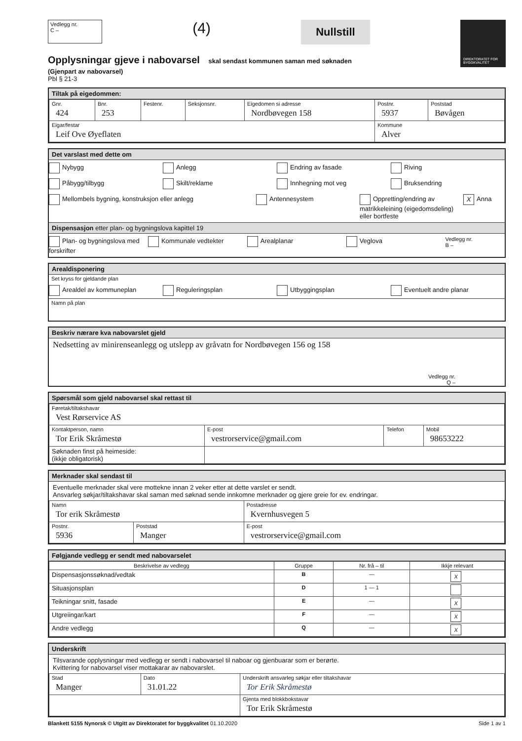Vedlegg nr.
C –
(4)
Nullstill
DIREKTORATET FOR BYGGKVALITET
Opplysningar gjeve i nabovarsel skal sendast kommunen saman med søknaden
(Gjenpart av nabovarsel)
Pbl § 21-3
Tiltak på eigedommen:
| Gnr. 424 | Bnr. 253 | Festenr. | Seksjonsnr. | Eigedomen si adresse Nordbøvegen 158 | Postnr. 5937 | Poststad Bøvågen |
| Eigar/festar Leif Ove Øyeflaten | | | | | Kommune Alver | |
Det varslast med dette om
Nybygg Anlegg Endring av fasade Riving
Påbygg/tilbygg Skilt/reklame Innhegning mot veg Bruksendring
Mellombels bygning, konstruksjon eller anlegg Antennesystem Oppretting/endring av matrikkeleining (eigedomsdeling) eller bortfeste X Anna
Dispensasjon etter plan- og bygningslova kapittel 19
Plan- og bygningslova med forskrifter Kommunale vedtekter Arealplanar Veglova Vedlegg nr.
B –
Arealdisponering
Set kryss for gjeldande plan
Arealdel av kommuneplan Reguleringsplan Utbyggingsplan Eventuelt andre planar
Namn på plan
Beskriv nærare kva nabovarslet gjeld
Nedsetting av minirenseanlegg og utslepp av gråvatn for Nordbøvegen 156 og 158
Vedlegg nr.
Q –
Spørsmål som gjeld nabovarsel skal rettast til
| Føretak/tiltakshavar Vest Rørservice AS | | | |
| Kontaktperson, namn Tor Erik Skråmestø | E-post vestrorservice@gmail.com | Telefon | Mobil 98653222 |
| Søknaden finst på heimeside: (ikkje obligatorisk) | | | |
Merknader skal sendast til
Eventuelle merknader skal vere mottekne innan 2 veker etter at dette varslet er sendt.
Ansvarleg søkjar/tiltakshavar skal saman med søknad sende innkomne merknader og gjere greie for ev. endringar.
| Namn Tor erik Skråmestø | | Postadresse Kvernhusvegen 5 |
| Postnr. 5936 | Poststad Manger | E-post vestrorservice@gmail.com |
Følgjande vedlegg er sendt med nabovarselet
| Beskrivelse av vedlegg | Gruppe | Nr. frå – til | Ikkje relevant |
| --- | --- | --- | --- |
| Dispensasjonssøknad/vedtak | B | — | X |
| Situasjonsplan | D | 1 — 1 | |
| Teikningar snitt, fasade | E | — | X |
| Utgreiingar/kart | F | — | X |
| Andre vedlegg | Q | — | X |
Underskrift
Tilsvarande opplysningar med vedlegg er sendt i nabovarsel til naboar og gjenbuarar som er berørte.
Kvittering for nabovarsel viser mottakarar av nabovarslet.
| Stad Manger | Dato 31.01.22 | Underskrift ansvarleg søkjar eller tiltakshavar Tor Erik Skråmestø |
| | | Gjenta med blokkbokstavar Tor Erik Skråmestø |
Blankett 5155 Nynorsk © Utgitt av Direktoratet for byggkvalitet 01.10.2020 Side 1 av 1